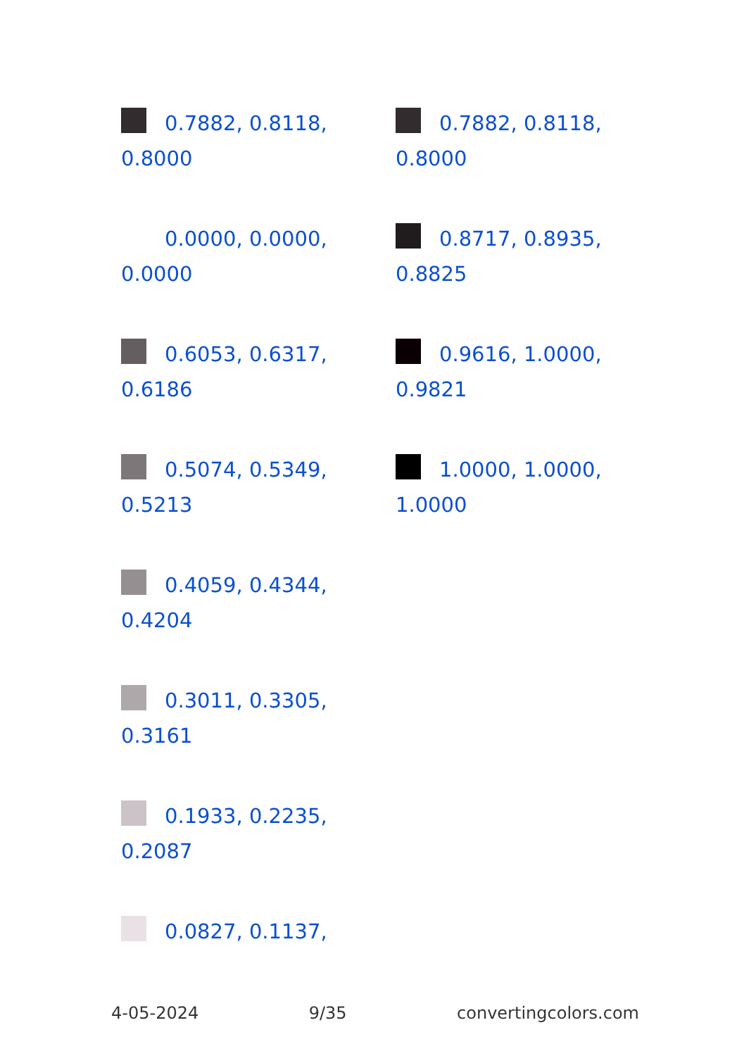0.7882, 0.8118, 0.8000
0.0000, 0.0000, 0.0000
0.6053, 0.6317, 0.6186
0.5074, 0.5349, 0.5213
0.4059, 0.4344, 0.4204
0.3011, 0.3305, 0.3161
0.1933, 0.2235, 0.2087
0.0827, 0.1137,
0.7882, 0.8118, 0.8000
0.8717, 0.8935, 0.8825
0.9616, 1.0000, 0.9821
1.0000, 1.0000, 1.0000
4-05-2024 9/35 convertingcolors.com